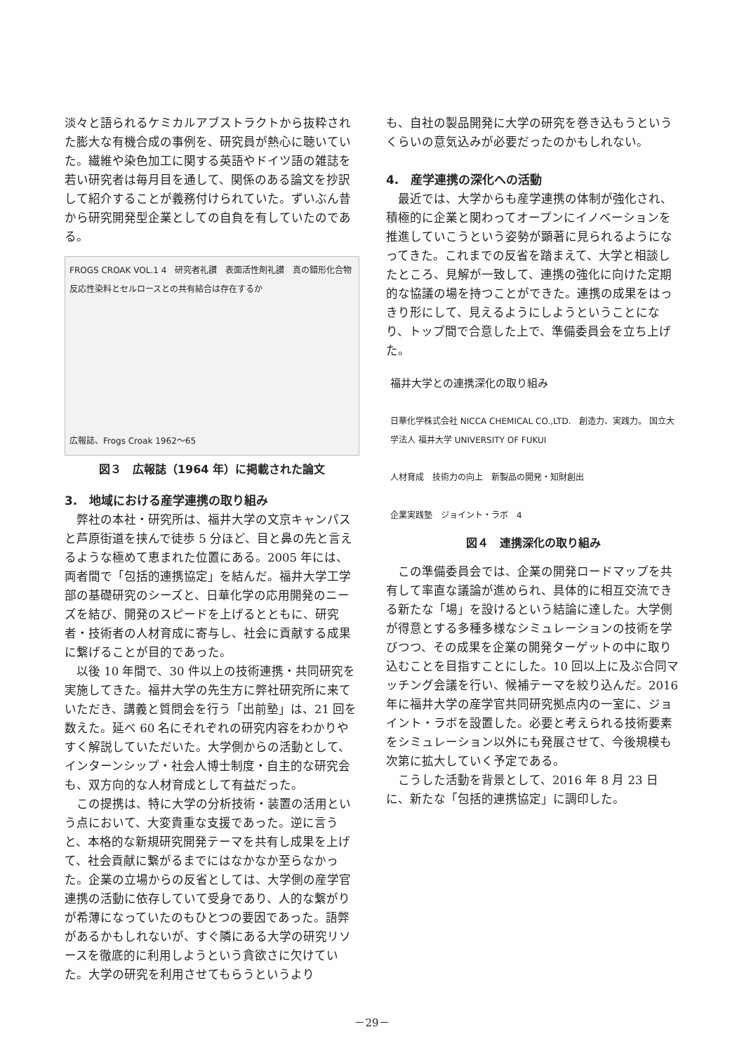淡々と語られるケミカルアブストラクトから抜粋された膨大な有機合成の事例を、研究員が熱心に聴いていた。繊維や染色加工に関する英語やドイツ語の雑誌を若い研究者は毎月目を通して、関係のある論文を抄訳して紹介することが義務付けられていた。ずいぶん昔から研究開発型企業としての自負を有していたのである。
FROGS CROAK VOL.1 4　研究者礼讃　表面活性剤礼讃　真の錯形化合物　反応性染料とセルロースとの共有結合は存在するか
広報誌、Frogs Croak 1962～65
図３　広報誌（1964 年）に掲載された論文
3.　地域における産学連携の取り組み
　弊社の本社・研究所は、福井大学の文京キャンパスと芦原街道を挟んで徒歩 5 分ほど、目と鼻の先と言えるような極めて恵まれた位置にある。2005 年には、両者間で「包括的連携協定」を結んだ。福井大学工学部の基礎研究のシーズと、日華化学の応用開発のニーズを結び、開発のスピードを上げるとともに、研究者・技術者の人材育成に寄与し、社会に貢献する成果に繋げることが目的であった。
　以後 10 年間で、30 件以上の技術連携・共同研究を実施してきた。福井大学の先生方に弊社研究所に来ていただき、講義と質問会を行う「出前塾」は、21 回を数えた。延べ 60 名にそれぞれの研究内容をわかりやすく解説していただいた。大学側からの活動として、インターンシップ・社会人博士制度・自主的な研究会も、双方向的な人材育成として有益だった。
　この提携は、特に大学の分析技術・装置の活用という点において、大変貴重な支援であった。逆に言うと、本格的な新規研究開発テーマを共有し成果を上げて、社会貢献に繋がるまでにはなかなか至らなかった。企業の立場からの反省としては、大学側の産学官連携の活動に依存していて受身であり、人的な繋がりが希薄になっていたのもひとつの要因であった。語弊があるかもしれないが、すぐ隣にある大学の研究リソースを徹底的に利用しようという貪欲さに欠けていた。大学の研究を利用させてもらうというより
も、自社の製品開発に大学の研究を巻き込もうというくらいの意気込みが必要だったのかもしれない。
4.　産学連携の深化への活動
　最近では、大学からも産学連携の体制が強化され、積極的に企業と関わってオープンにイノベーションを推進していこうという姿勢が顕著に見られるようになってきた。これまでの反省を踏まえて、大学と相談したところ、見解が一致して、連携の強化に向けた定期的な協議の場を持つことができた。連携の成果をはっきり形にして、見えるようにしようということになり、トップ間で合意した上で、準備委員会を立ち上げた。
福井大学との連携深化の取り組み
日華化学株式会社 NICCA CHEMICAL CO.,LTD.　創造力、実践力。 国立大学法人 福井大学 UNIVERSITY OF FUKUI
人材育成　技術力の向上　新製品の開発・知財創出
企業実践塾　ジョイント・ラボ　4
図４　連携深化の取り組み
　この準備委員会では、企業の開発ロードマップを共有して率直な議論が進められ、具体的に相互交流できる新たな「場」を設けるという結論に達した。大学側が得意とする多種多様なシミュレーションの技術を学びつつ、その成果を企業の開発ターゲットの中に取り込むことを目指すことにした。10 回以上に及ぶ合同マッチング会議を行い、候補テーマを絞り込んだ。2016 年に福井大学の産学官共同研究拠点内の一室に、ジョイント・ラボを設置した。必要と考えられる技術要素をシミュレーション以外にも発展させて、今後規模も次第に拡大していく予定である。
　こうした活動を背景として、2016 年 8 月 23 日に、新たな「包括的連携協定」に調印した。
－29－